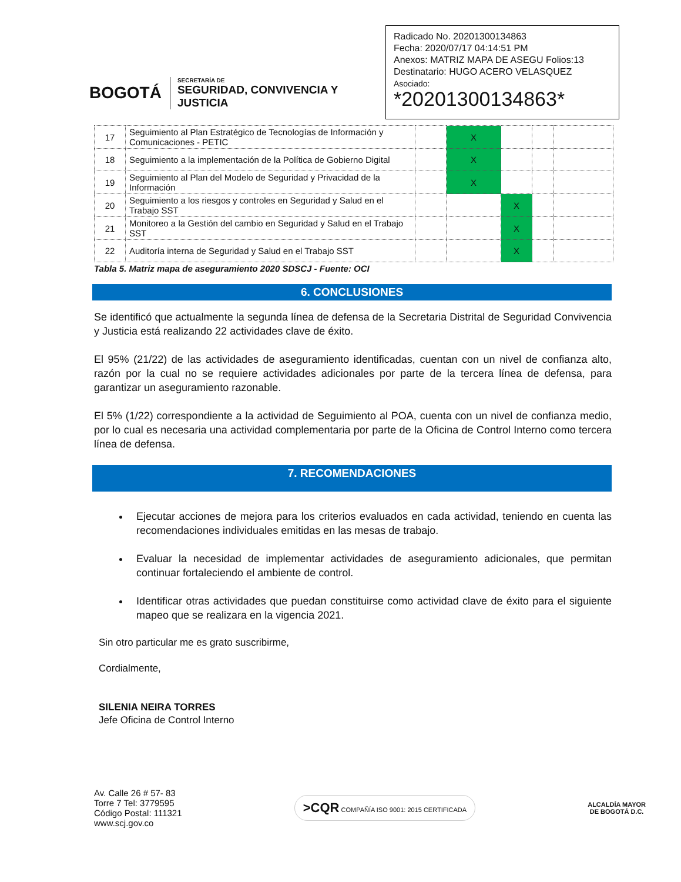BOGOTÁ
SECRETARÍA DE
SEGURIDAD, CONVIVENCIA Y JUSTICIA
Radicado No. 20201300134863
Fecha: 2020/07/17 04:14:51 PM
Anexos: MATRIZ MAPA DE ASEGU Folios:13
Destinatario: HUGO ACERO VELASQUEZ
Asociado:
*20201300134863*
| 17 | Seguimiento al Plan Estratégico de Tecnologías de Información y Comunicaciones - PETIC | | X | | | |
| 18 | Seguimiento a la implementación de la Política de Gobierno Digital | | X | | | |
| 19 | Seguimiento al Plan del Modelo de Seguridad y Privacidad de la Información | | X | | | |
| 20 | Seguimiento a los riesgos y controles en Seguridad y Salud en el Trabajo SST | | | X | | |
| 21 | Monitoreo a la Gestión del cambio en Seguridad y Salud en el Trabajo SST | | | X | | |
| 22 | Auditoría interna de Seguridad y Salud en el Trabajo SST | | | X | | |
Tabla 5. Matriz mapa de aseguramiento 2020 SDSCJ - Fuente: OCI
6. CONCLUSIONES
Se identificó que actualmente la segunda línea de defensa de la Secretaria Distrital de Seguridad Convivencia y Justicia está realizando 22 actividades clave de éxito.
El 95% (21/22) de las actividades de aseguramiento identificadas, cuentan con un nivel de confianza alto, razón por la cual no se requiere actividades adicionales por parte de la tercera línea de defensa, para garantizar un aseguramiento razonable.
El 5% (1/22) correspondiente a la actividad de Seguimiento al POA, cuenta con un nivel de confianza medio, por lo cual es necesaria una actividad complementaria por parte de la Oficina de Control Interno como tercera línea de defensa.
7. RECOMENDACIONES
Ejecutar acciones de mejora para los criterios evaluados en cada actividad, teniendo en cuenta las recomendaciones individuales emitidas en las mesas de trabajo.
Evaluar la necesidad de implementar actividades de aseguramiento adicionales, que permitan continuar fortaleciendo el ambiente de control.
Identificar otras actividades que puedan constituirse como actividad clave de éxito para el siguiente mapeo que se realizara en la vigencia 2021.
Sin otro particular me es grato suscribirme,
Cordialmente,
SILENIA NEIRA TORRES
Jefe Oficina de Control Interno
Av. Calle 26 # 57- 83
Torre 7 Tel: 3779595
Código Postal: 111321
www.scj.gov.co
>CQR COMPAÑÍA ISO 9001: 2015 CERTIFICADA
ALCALDÍA MAYOR
DE BOGOTÁ D.C.